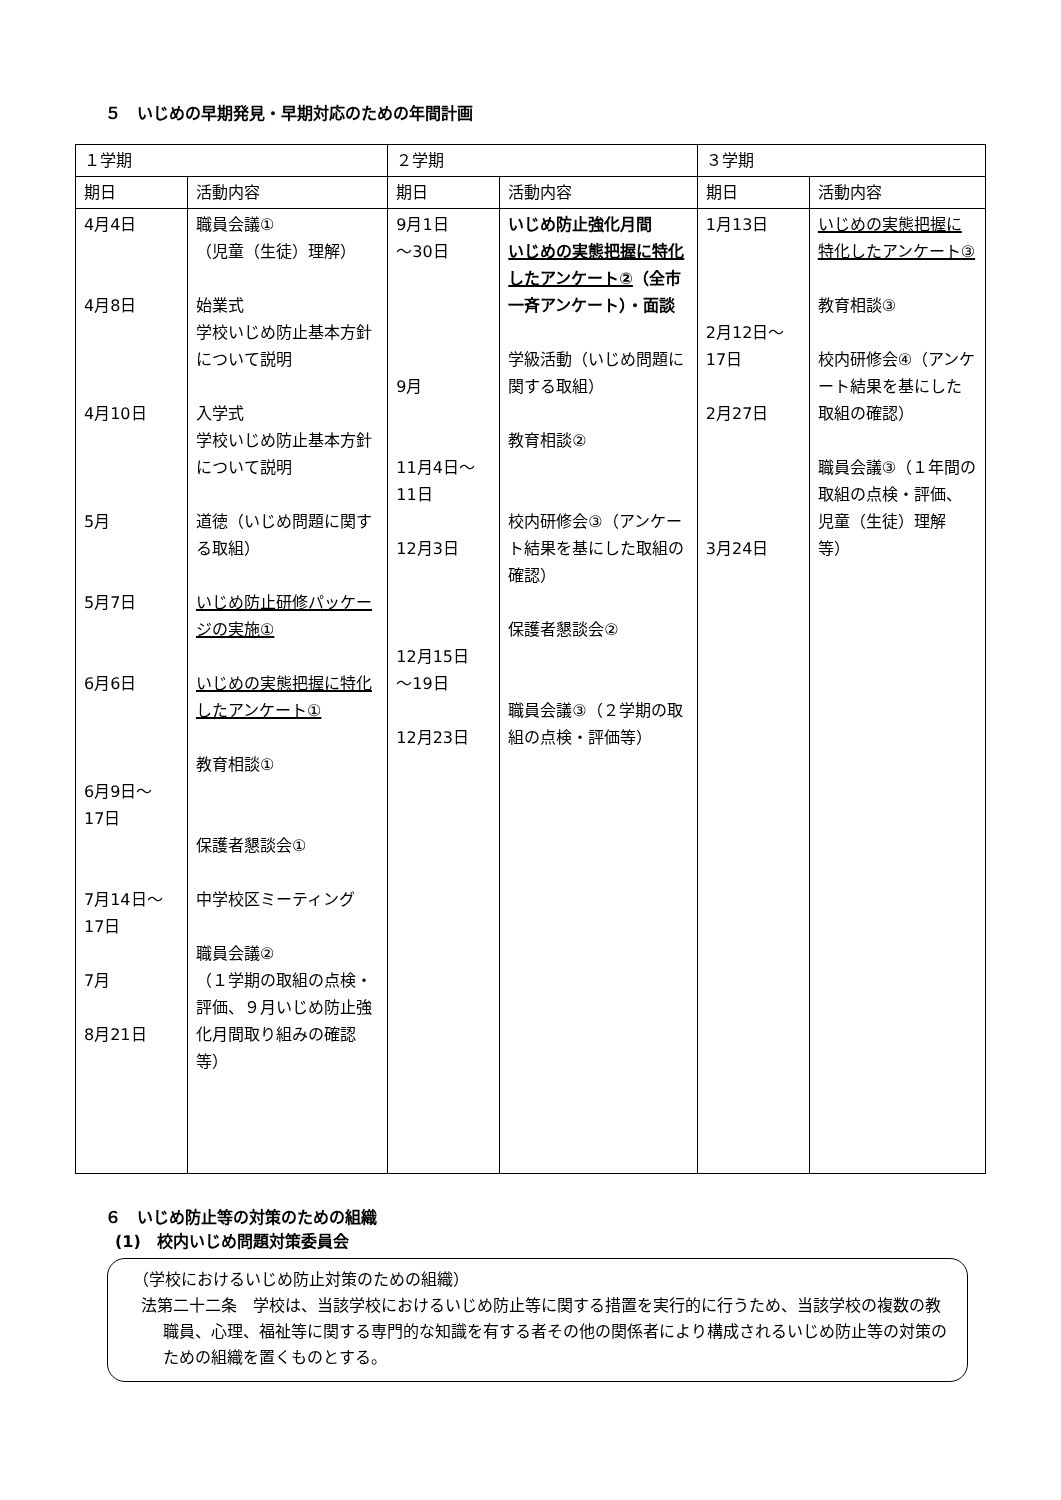５　いじめの早期発見・早期対応のための年間計画
| １学期 | | ２学期 | | ３学期 | |
| --- | --- | --- | --- | --- | --- |
| 期日 | 活動内容 | 期日 | 活動内容 | 期日 | 活動内容 |
| 4月4日 4月8日 4月10日 5月 5月7日 6月6日 6月9日～ 17日 7月14日～ 17日 7月 8月21日 | 職員会議① （児童（生徒）理解） 始業式 学校いじめ防止基本方針について説明 入学式 学校いじめ防止基本方針について説明 道徳（いじめ問題に関する取組） いじめ防止研修パッケージの実施① いじめの実態把握に特化したアンケート① 教育相談① 保護者懇談会① 中学校区ミーティング 職員会議② （１学期の取組の点検・評価、９月いじめ防止強化月間取り組みの確認等） | 9月1日 ～30日 9月 11月4日～ 11日 12月3日 12月15日 ～19日 12月23日 | いじめ防止強化月間 いじめの実態把握に特化したアンケート② （全市一斉アンケート）・面談 学級活動（いじめ問題に関する取組） 教育相談② 校内研修会③（アンケート結果を基にした取組の確認） 保護者懇談会② 職員会議③（２学期の取組の点検・評価等） | 1月13日 2月12日～ 17日 2月27日 3月24日 | いじめの実態把握に特化したアンケート③ 教育相談③ 校内研修会④（アンケート結果を基にした取組の確認） 職員会議③（１年間の取組の点検・評価、児童（生徒）理解等） |
６　いじめ防止等の対策のための組織
(1)　校内いじめ問題対策委員会
（学校におけるいじめ防止対策のための組織）
法第二十二条　学校は、当該学校におけるいじめ防止等に関する措置を実行的に行うため、当該学校の複数の教職員、心理、福祉等に関する専門的な知識を有する者その他の関係者により構成されるいじめ防止等の対策のための組織を置くものとする。